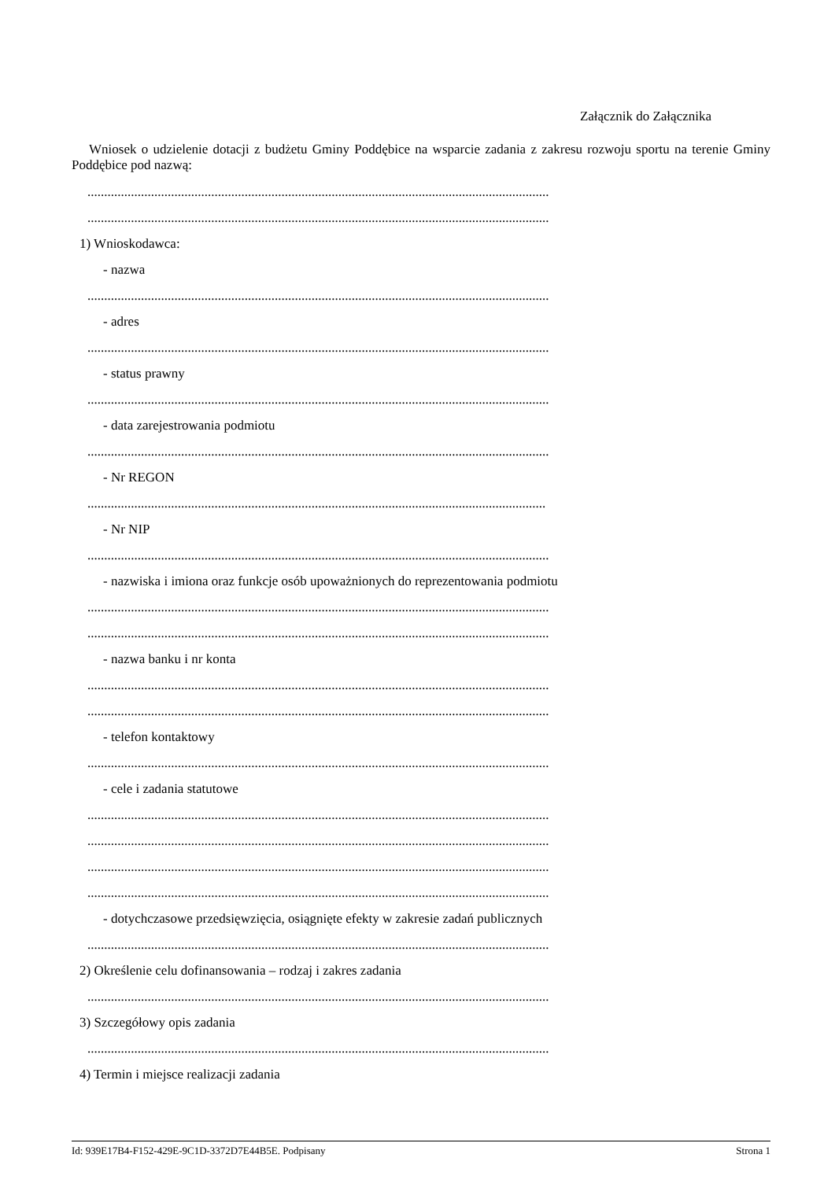Załącznik do Załącznika
Wniosek o udzielenie dotacji z budżetu Gminy Poddębice na wsparcie zadania z zakresu rozwoju sportu na terenie Gminy Poddębice pod nazwą:
..........................................................................................................................................
..........................................................................................................................................
1) Wnioskodawca:
- nazwa
..........................................................................................................................................
- adres
..........................................................................................................................................
- status prawny
..........................................................................................................................................
- data zarejestrowania podmiotu
..........................................................................................................................................
- Nr REGON
.........................................................................................................................................
- Nr NIP
..........................................................................................................................................
- nazwiska i imiona oraz funkcje osób upoważnionych do reprezentowania podmiotu
..........................................................................................................................................
..........................................................................................................................................
- nazwa banku i nr konta
..........................................................................................................................................
..........................................................................................................................................
- telefon kontaktowy
..........................................................................................................................................
- cele i zadania statutowe
..........................................................................................................................................
..........................................................................................................................................
..........................................................................................................................................
..........................................................................................................................................
- dotychczasowe przedsięwzięcia, osiągnięte efekty w zakresie zadań publicznych
..........................................................................................................................................
2) Określenie celu dofinansowania – rodzaj i zakres zadania
..........................................................................................................................................
3) Szczegółowy opis zadania
..........................................................................................................................................
4) Termin i miejsce realizacji zadania
Id: 939E17B4-F152-429E-9C1D-3372D7E44B5E. Podpisany Strona 1